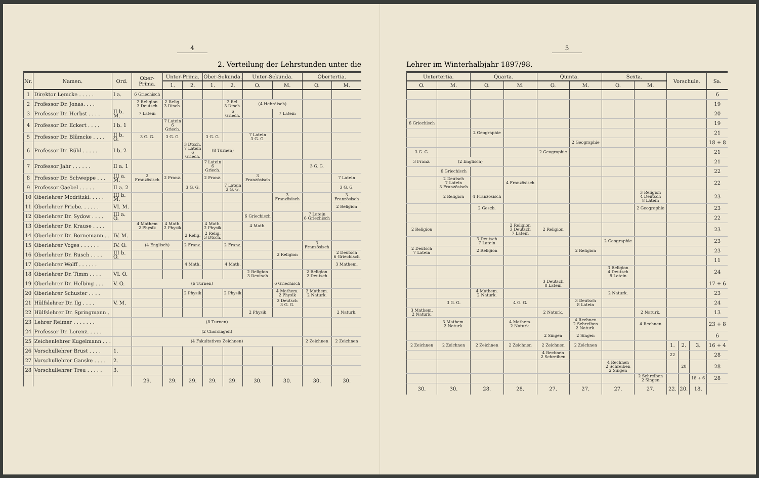4
2. Verteilung der Lehrstunden unter die
| Nr. | Namen. | Ord. | Ober-Prima. | Unter-Prima. | | Ober-Sekunda. | | Unter-Sekunda. | | Obertertia. | |
| --- | --- | --- | --- | --- | --- | --- | --- | --- | --- | --- | --- |
| | | | | 1. | 2. | 1. | 2. | O. | M. | O. | M. |
| 1 | Direktor Lemcke . . . . . | I a. | 6 Griechisch | | | | | | | | |
| 2 | Professor Dr. Jonas. . . . | | 2 Religion 3 Deutsch | 2 Relig. 3 Dtsch. | | | 2 Rel. 3 Dtsch. | (4 Hebräisch) | | | |
| 3 | Professor Dr. Herbst . . . . | II b. M. | 7 Latein | | | | 6 Griech. | | 7 Latein | | |
| 4 | Professor Dr. Eckert . . . . | I b. 1 | | 7 Latein 6 Griech. | | | | | | | |
| 5 | Professor Dr. Blümcke . . . . | II b. O. | 3 G. G. | 3 G. G. | | 3 G. G. | | 7 Latein 3 G. G. | | | |
| 6 | Professor Dr. Rühl . . . . . | I b. 2 | | | 3 Dtsch. 7 Latein 6 Griech. | (8 Turnen) | | | | | |
| 7 | Professor Jahr . . . . . . | II a. 1 | | | | 7 Latein 6 Griech. | | | | 3 G. G. | |
| 8 | Professor Dr. Schweppe . . . | III a. M. | 2 Französisch | 2 Franz. | | 2 Franz. | | 3 Französisch | | | 7 Latein |
| 9 | Professor Gaebel . . . . . | II a. 2 | | | 3 G. G. | | 7 Latein 3 G. G. | | | | 3 G. G. |
| 10 | Oberlehrer Modritzki. . . . . | III b. M. | | | | | | | 3 Französisch | | 3 Französisch |
| 11 | Oberlehrer Priebe. . . . . . | VI. M. | | | | | | | | | 2 Religion |
| 12 | Oberlehrer Dr. Sydow . . . . | III a. O. | | | | | | 6 Griechisch | | 7 Latein 6 Griechisch | |
| 13 | Oberlehrer Dr. Krause . . . . | | 4 Mathem 2 Physik | 4 Math. 2 Physik | | 4 Math. 2 Physik | | 4 Math. | | | |
| 14 | Oberlehrer Dr. Bornemann . . | IV. M. | | | 2 Relig. | 2 Relig. 3 Dtsch. | | | | | |
| 15 | Oberlehrer Voges . . . . . . | IV. O. | (4 Englisch) | | 2 Franz. | | 2 Franz. | | | 3 Französisch | |
| 16 | Oberlehrer Dr. Rusch . . . . | III b. O. | | | | | | | 2 Religion | | 2 Deutsch 6 Griechisch |
| 17 | Oberlehrer Wolff . . . . . . | | | | 4 Math. | | 4 Math. | | | | 3 Mathem. |
| 18 | Oberlehrer Dr. Timm . . . . | VI. O. | | | | | | 2 Religion 3 Deutsch | | 2 Religion 2 Deutsch | |
| 19 | Oberlehrer Dr. Helbing . . . | V. O. | (6 Turnen) | | | | | | 6 Griechisch | | |
| 20 | Oberlehrer Schuster . . . . | | | | 2 Physik | | 2 Physik | | 4 Mathem. 2 Physik | 3 Mathem. 2 Naturk. | |
| 21 | Hülfslehrer Dr. Ilg . . . . | V. M. | | | | | | | 3 Deutsch 3 G. G. | | |
| 22 | Hülfslehrer Dr. Springmann . | | | | | | | 2 Physik | | | 2 Naturk. |
| 23 | Lehrer Reimer . . . . . . . | | (8 Turnen) | | | | | | | | |
| 24 | Professor Dr. Lorenz. . . . . | | (2 Chorsingen) | | | | | | | | |
| 25 | Zeichenlehrer Kugelmann . . . | | (4 Fakultatives Zeichnen) | | | | | | | 2 Zeichnen | 2 Zeichnen |
| 26 | Vorschullehrer Brust . . . . | 1. | | | | | | | | | |
| 27 | Vorschullehrer Ganske . . . . | 2. | | | | | | | | | |
| 28 | Vorschullehrer Treu . . . . . | 3. | | | | | | | | | |
| | | | 29. | 29. | 29. | 29. | 29. | 30. | 30. | 30. | 30. |
5
Lehrer im Winterhalbjahr 1897/98.
| Untertertia. | | Quarta. | | Quinta. | | Sexta. | | Vorschule. | | | Sa. |
| --- | --- | --- | --- | --- | --- | --- | --- | --- | --- | --- | --- |
| O. | M. | O. | M. | O. | M. | O. | M. | | | | |
| | | | | | | | | | | | 6 |
| | | | | | | | | | | | 19 |
| | | | | | | | | | | | 20 |
| 6 Griechisch | | | | | | | | | | | 19 |
| | | 2 Geographie | | | | | | | | | 21 |
| | | | | | 2 Geographie | | | | | | 18 + 8 |
| 3 G. G. | | | | 2 Geographie | | | | | | | 21 |
| 3 Franz. | (2 Englisch) | | | | | | | | | | 21 |
| | 6 Griechisch | | | | | | | | | | 22 |
| | 2 Deutsch 7 Latein 3 Französisch | | 4 Französisch | | | | | | | | 22 |
| | 2 Religion | 4 Französisch | | | | | 3 Religion 4 Deutsch 8 Latein | | | | 23 |
| | | 2 Gesch. | | | | | 2 Geographie | | | | 23 |
| | | | | | | | | | | | 22 |
| 2 Religion | | | 2 Religion 3 Deutsch 7 Latein | 2 Religion | | | | | | | 23 |
| | | 3 Deutsch 7 Latein | | | | 2 Geographie | | | | | 23 |
| 2 Deutsch 7 Latein | | 2 Religion | | | 2 Religion | | | | | | 23 |
| | | | | | | | | | | | 11 |
| | | | | | | 3 Religion 4 Deutsch 8 Latein | | | | | 24 |
| | | | | 3 Deutsch 8 Latein | | | | | | | 17 + 6 |
| | | 4 Mathem. 2 Naturk. | | | | 2 Naturk. | | | | | 23 |
| | 3 G. G. | | 4 G. G. | | 3 Deutsch 8 Latein | | | | | | 24 |
| 3 Mathem. 2 Naturk. | | | | 2 Naturk. | | | 2 Naturk. | | | | 13 |
| | 3 Mathem. 2 Naturk. | | 4 Mathem. 2 Naturk. | | 4 Rechnen 2 Schreiben 2 Naturk. | | 4 Rechnen | | | | 23 + 8 |
| | | | | 2 Singen | 2 Singen | | | | | | 6 |
| 2 Zeichnen | 2 Zeichnen | 2 Zeichnen | 2 Zeichnen | 2 Zeichnen | 2 Zeichnen | | | 1. | 2. | 3. | 16 + 4 |
| | | | | 4 Rechnen 2 Schreiben | | | | 22 | | | 28 |
| | | | | | | 4 Rechnen 2 Schreiben 2 Singen | | | 20 | | 28 |
| | | | | | | | 2 Schreiben 2 Singen | | | 18 + 6 | 28 |
| 30. | 30. | 28. | 28. | 27. | 27. | 27. | 27. | 22. | 20. | 18. | |